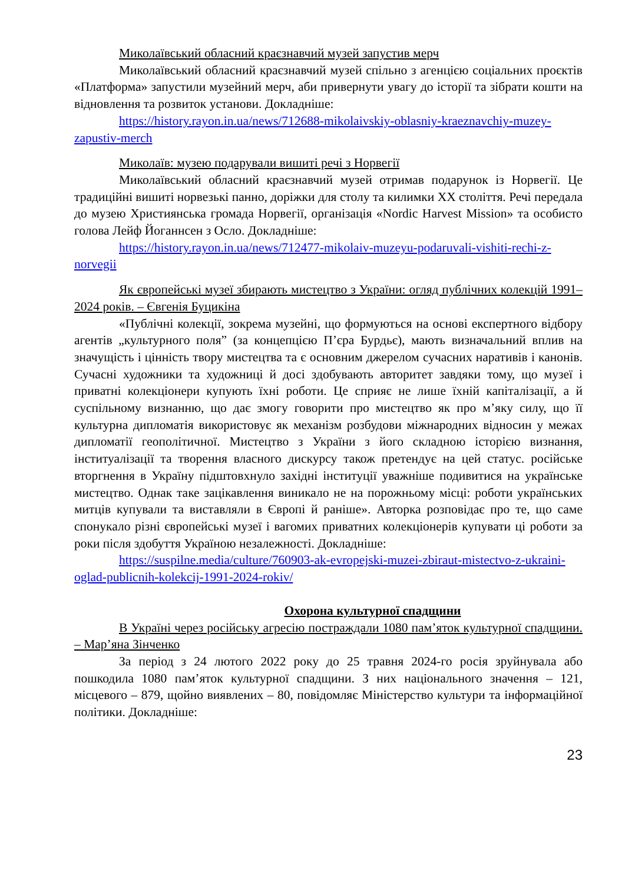Миколаївський обласний краєзнавчий музей запустив мерч
Миколаївський обласний краєзнавчий музей спільно з агенцією соціальних проєктів «Платформа» запустили музейний мерч, аби привернути увагу до історії та зібрати кошти на відновлення та розвиток установи. Докладніше:
https://history.rayon.in.ua/news/712688-mikolaivskiy-oblasniy-kraeznavchiy-muzey-zapustiv-merch
Миколаїв: музею подарували вишиті речі з Норвегії
Миколаївський обласний краєзнавчий музей отримав подарунок із Норвегії. Це традиційні вишиті норвезькі панно, доріжки для столу та килимки XX століття. Речі передала до музею Християнська громада Норвегії, організація «Nordic Harvest Mission» та особисто голова Лейф Йоганнсен з Осло. Докладніше:
https://history.rayon.in.ua/news/712477-mikolaiv-muzeyu-podaruvali-vishiti-rechi-z-norvegii
Як європейські музеї збирають мистецтво з України: огляд публічних колекцій 1991–2024 років. – Євгенія Буцикіна
«Публічні колекції, зокрема музейні, що формуються на основі експертного відбору агентів „культурного поля” (за концепцією П’єра Бурдьє), мають визначальний вплив на значущість і цінність твору мистецтва та є основним джерелом сучасних наративів і канонів. Сучасні художники та художниці й досі здобувають авторитет завдяки тому, що музеї і приватні колекціонери купують їхні роботи. Це сприяє не лише їхній капіталізації, а й суспільному визнанню, що дає змогу говорити про мистецтво як про м’яку силу, що її культурна дипломатія використовує як механізм розбудови міжнародних відносин у межах дипломатії геополітичної. Мистецтво з України з його складною історією визнання, інституалізації та творення власного дискурсу також претендує на цей статус. російське вторгнення в Україну підштовхнуло західні інституції уважніше подивитися на українське мистецтво. Однак таке зацікавлення виникало не на порожньому місці: роботи українських митців купували та виставляли в Європі й раніше». Авторка розповідає про те, що саме спонукало різні європейські музеї і вагомих приватних колекціонерів купувати ці роботи за роки після здобуття Україною незалежності. Докладніше:
https://suspilne.media/culture/760903-ak-evropejski-muzei-zbiraut-mistectvo-z-ukraini-oglad-publicnih-kolekcij-1991-2024-rokiv/
Охорона культурної спадщини
В Україні через російську агресію постраждали 1080 пам’яток культурної спадщини. – Мар’яна Зінченко
За період з 24 лютого 2022 року до 25 травня 2024-го росія зруйнувала або пошкодила 1080 пам’яток культурної спадщини. З них національного значення – 121, місцевого – 879, щойно виявлених – 80, повідомляє Міністерство культури та інформаційної політики. Докладніше:
23